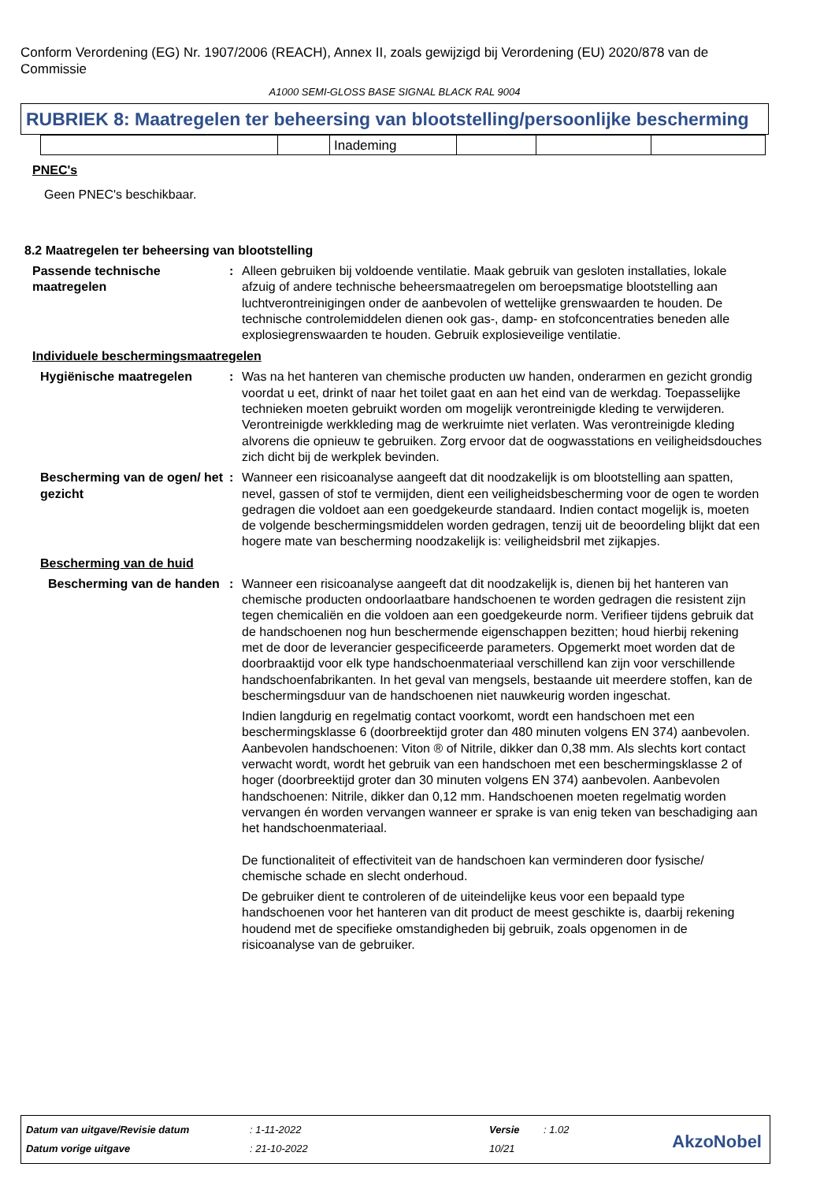Conform Verordening (EG) Nr. 1907/2006 (REACH), Annex II, zoals gewijzigd bij Verordening (EU) 2020/878 van de Commissie
A1000 SEMI-GLOSS BASE SIGNAL BLACK RAL 9004
RUBRIEK 8: Maatregelen ter beheersing van blootstelling/persoonlijke bescherming
| | | Inademing | | | |
PNEC's
Geen PNEC's beschikbaar.
8.2 Maatregelen ter beheersing van blootstelling
Passende technische maatregelen
: Alleen gebruiken bij voldoende ventilatie. Maak gebruik van gesloten installaties, lokale afzuig of andere technische beheersmaatregelen om beroepsmatige blootstelling aan luchtverontreinigingen onder de aanbevolen of wettelijke grenswaarden te houden. De technische controlemiddelen dienen ook gas-, damp- en stofconcentraties beneden alle explosiegrenswaarden te houden. Gebruik explosieveilige ventilatie.
Individuele beschermingsmaatregelen
Hygiënische maatregelen : Was na het hanteren van chemische producten uw handen, onderarmen en gezicht grondig voordat u eet, drinkt of naar het toilet gaat en aan het eind van de werkdag. Toepasselijke technieken moeten gebruikt worden om mogelijk verontreinigde kleding te verwijderen. Verontreinigde werkkleding mag de werkruimte niet verlaten. Was verontreinigde kleding alvorens die opnieuw te gebruiken. Zorg ervoor dat de oogwasstations en veiligheidsdouches zich dicht bij de werkplek bevinden.
Bescherming van de ogen/ het gezicht
: Wanneer een risicoanalyse aangeeft dat dit noodzakelijk is om blootstelling aan spatten, nevel, gassen of stof te vermijden, dient een veiligheidsbescherming voor de ogen te worden gedragen die voldoet aan een goedgekeurde standaard. Indien contact mogelijk is, moeten de volgende beschermingsmiddelen worden gedragen, tenzij uit de beoordeling blijkt dat een hogere mate van bescherming noodzakelijk is: veiligheidsbril met zijkapjes.
Bescherming van de huid
Bescherming van de handen
: Wanneer een risicoanalyse aangeeft dat dit noodzakelijk is, dienen bij het hanteren van chemische producten ondoorlaatbare handschoenen te worden gedragen die resistent zijn tegen chemicaliën en die voldoen aan een goedgekeurde norm. Verifieer tijdens gebruik dat de handschoenen nog hun beschermende eigenschappen bezitten; houd hierbij rekening met de door de leverancier gespecificeerde parameters. Opgemerkt moet worden dat de doorbraaktijd voor elk type handschoenmateriaal verschillend kan zijn voor verschillende handschoenfabrikanten. In het geval van mengsels, bestaande uit meerdere stoffen, kan de beschermingsduur van de handschoenen niet nauwkeurig worden ingeschat.
Indien langdurig en regelmatig contact voorkomt, wordt een handschoen met een beschermingsklasse 6 (doorbreektijd groter dan 480 minuten volgens EN 374) aanbevolen. Aanbevolen handschoenen: Viton ® of Nitrile, dikker dan 0,38 mm. Als slechts kort contact verwacht wordt, wordt het gebruik van een handschoen met een beschermingsklasse 2 of hoger (doorbreektijd groter dan 30 minuten volgens EN 374) aanbevolen. Aanbevolen handschoenen: Nitrile, dikker dan 0,12 mm. Handschoenen moeten regelmatig worden vervangen én worden vervangen wanneer er sprake is van enig teken van beschadiging aan het handschoenmateriaal.
De functionaliteit of effectiviteit van de handschoen kan verminderen door fysische/ chemische schade en slecht onderhoud.
De gebruiker dient te controleren of de uiteindelijke keus voor een bepaald type handschoenen voor het hanteren van dit product de meest geschikte is, daarbij rekening houdend met de specifieke omstandigheden bij gebruik, zoals opgenomen in de risicoanalyse van de gebruiker.
| Datum van uitgave/Revisie datum | : 1-11-2022 | Versie | : 1.02 |
| Datum vorige uitgave | : 21-10-2022 | 10/21 | |
AkzoNobel